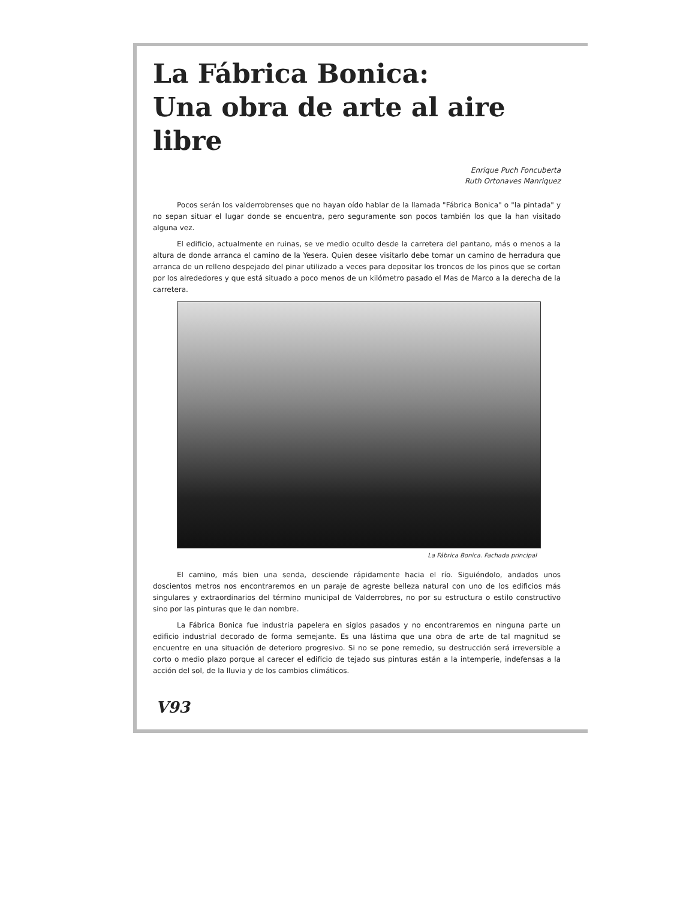La Fábrica Bonica:
Una obra de arte al aire libre
Enrique Puch Foncuberta
Ruth Ortonaves Manriquez
Pocos serán los valderrobrenses que no hayan oído hablar de la llamada "Fábrica Bonica" o "la pintada" y no sepan situar el lugar donde se encuentra, pero seguramente son pocos también los que la han visitado alguna vez.
El edificio, actualmente en ruinas, se ve medio oculto desde la carretera del pantano, más o menos a la altura de donde arranca el camino de la Yesera. Quien desee visitarlo debe tomar un camino de herradura que arranca de un relleno despejado del pinar utilizado a veces para depositar los troncos de los pinos que se cortan por los alrededores y que está situado a poco menos de un kilómetro pasado el Mas de Marco a la derecha de la carretera.
La Fábrica Bonica. Fachada principal
El camino, más bien una senda, desciende rápidamente hacia el río. Siguiéndolo, andados unos doscientos metros nos encontraremos en un paraje de agreste belleza natural con uno de los edificios más singulares y extraordinarios del término municipal de Valderrobres, no por su estructura o estilo constructivo sino por las pinturas que le dan nombre.
La Fábrica Bonica fue industria papelera en siglos pasados y no encontraremos en ninguna parte un edificio industrial decorado de forma semejante. Es una lástima que una obra de arte de tal magnitud se encuentre en una situación de deterioro progresivo. Si no se pone remedio, su destrucción será irreversible a corto o medio plazo porque al carecer el edificio de tejado sus pinturas están a la intemperie, indefensas a la acción del sol, de la lluvia y de los cambios climáticos.
V93